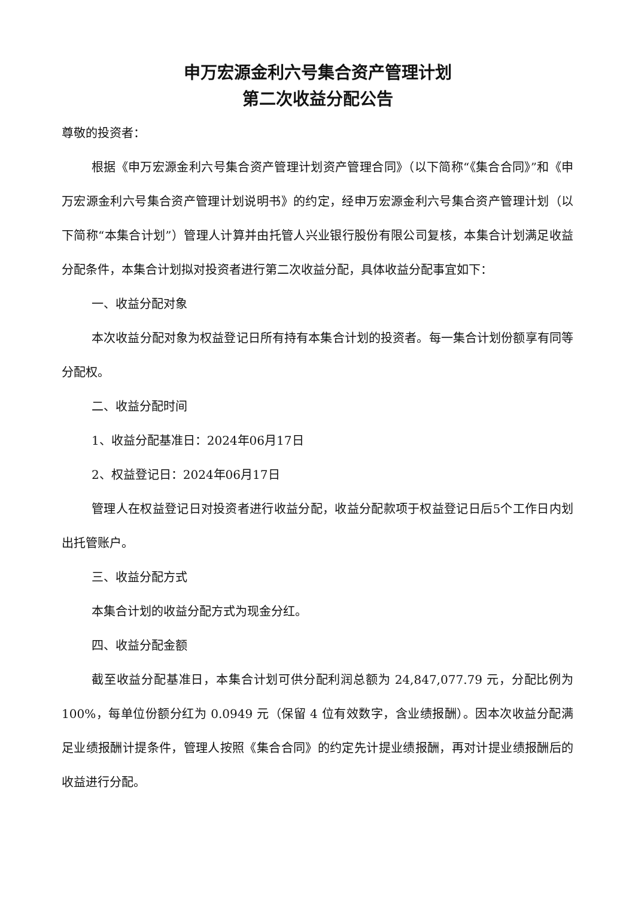申万宏源金利六号集合资产管理计划
第二次收益分配公告
尊敬的投资者：
根据《申万宏源金利六号集合资产管理计划资产管理合同》（以下简称“《集合合同》”和《申万宏源金利六号集合资产管理计划说明书》的约定，经申万宏源金利六号集合资产管理计划（以下简称“本集合计划”）管理人计算并由托管人兴业银行股份有限公司复核，本集合计划满足收益分配条件，本集合计划拟对投资者进行第二次收益分配，具体收益分配事宜如下：
一、收益分配对象
本次收益分配对象为权益登记日所有持有本集合计划的投资者。每一集合计划份额享有同等分配权。
二、收益分配时间
1、收益分配基准日：2024年06月17日
2、权益登记日：2024年06月17日
管理人在权益登记日对投资者进行收益分配，收益分配款项于权益登记日后5个工作日内划出托管账户。
三、收益分配方式
本集合计划的收益分配方式为现金分红。
四、收益分配金额
截至收益分配基准日，本集合计划可供分配利润总额为 24,847,077.79 元，分配比例为 100%，每单位份额分红为 0.0949 元（保留 4 位有效数字，含业绩报酬）。因本次收益分配满足业绩报酬计提条件，管理人按照《集合合同》的约定先计提业绩报酬，再对计提业绩报酬后的收益进行分配。